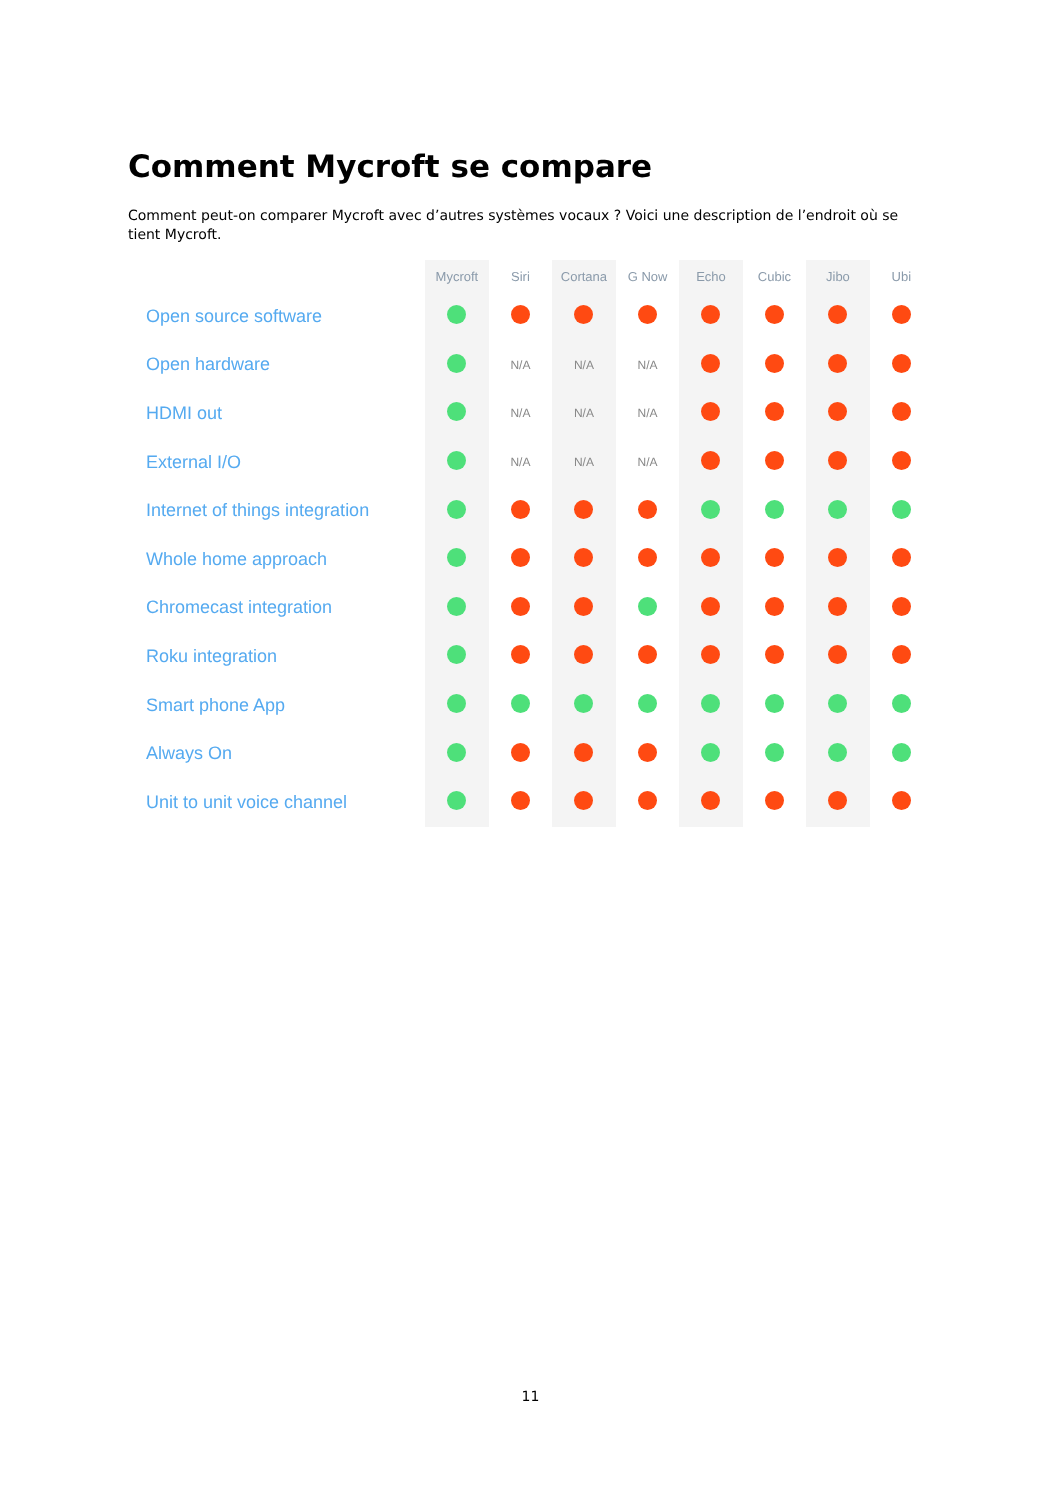Comment Mycroft se compare
Comment peut-on comparer Mycroft avec d’autres systèmes vocaux ? Voici une description de l’endroit où se tient Mycroft.
| | Mycroft | Siri | Cortana | G Now | Echo | Cubic | Jibo | Ubi |
| --- | --- | --- | --- | --- | --- | --- | --- | --- |
| Open source software | | | | | | | | |
| Open hardware | | N/A | N/A | N/A | | | | |
| HDMI out | | N/A | N/A | N/A | | | | |
| External I/O | | N/A | N/A | N/A | | | | |
| Internet of things integration | | | | | | | | |
| Whole home approach | | | | | | | | |
| Chromecast integration | | | | | | | | |
| Roku integration | | | | | | | | |
| Smart phone App | | | | | | | | |
| Always On | | | | | | | | |
| Unit to unit voice channel | | | | | | | | |
11